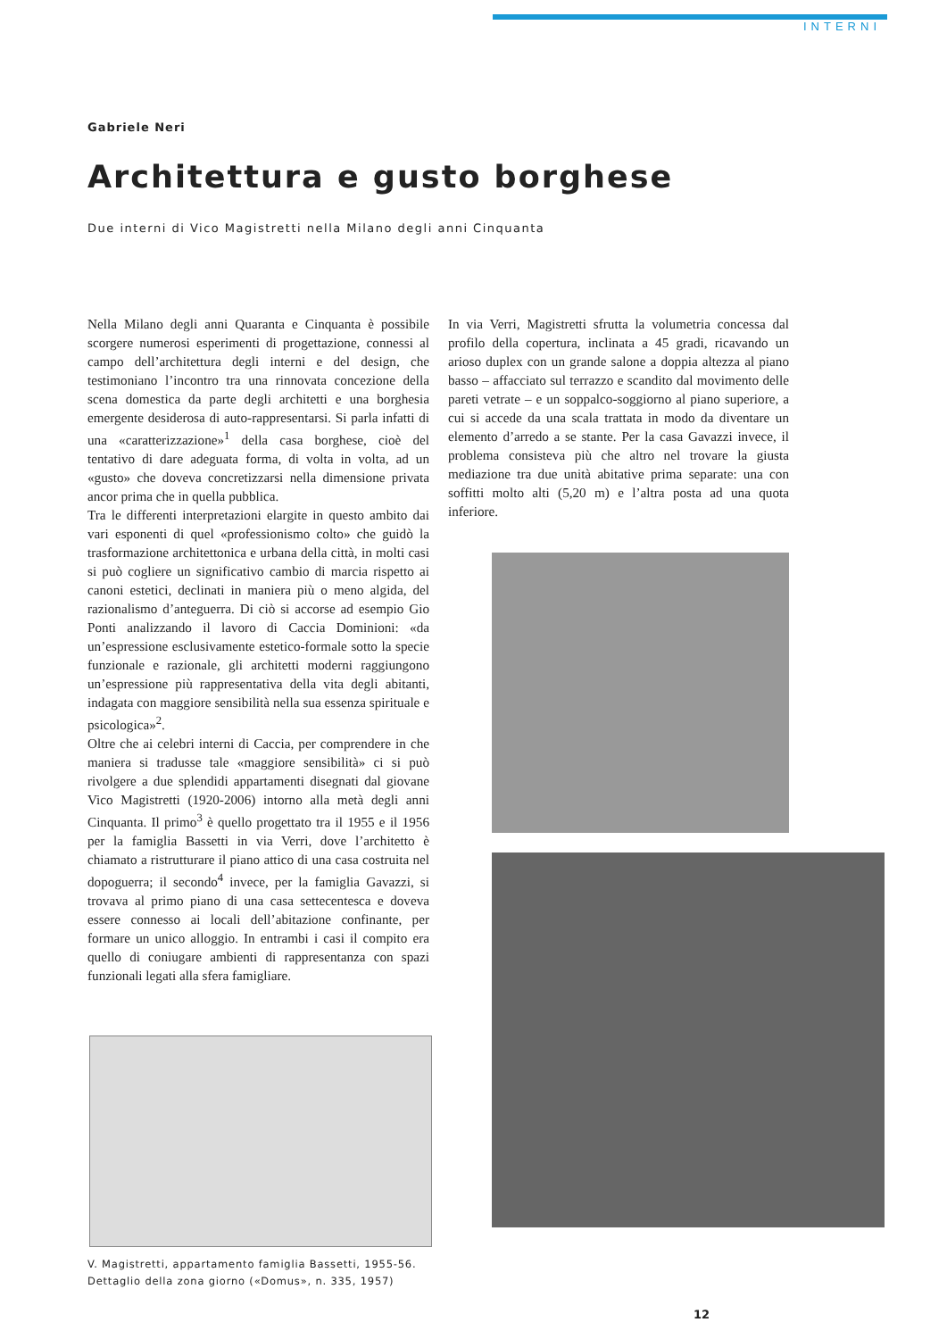INTERNI
Gabriele Neri
Architettura e gusto borghese
Due interni di Vico Magistretti nella Milano degli anni Cinquanta
Nella Milano degli anni Quaranta e Cinquanta è possibile scorgere numerosi esperimenti di progettazione, connessi al campo dell’architettura degli interni e del design, che testimoniano l’incontro tra una rinnovata concezione della scena domestica da parte degli architetti e una borghesia emergente desiderosa di auto-rappresentarsi. Si parla infatti di una «caratterizzazione»<sup>1</sup> della casa borghese, cioè del tentativo di dare adeguata forma, di volta in volta, ad un «gusto» che doveva concretizzarsi nella dimensione privata ancor prima che in quella pubblica.
Tra le differenti interpretazioni elargite in questo ambito dai vari esponenti di quel «professionismo colto» che guidò la trasformazione architettonica e urbana della città, in molti casi si può cogliere un significativo cambio di marcia rispetto ai canoni estetici, declinati in maniera più o meno algida, del razionalismo d’anteguerra. Di ciò si accorse ad esempio Gio Ponti analizzando il lavoro di Caccia Dominioni: «da un’espressione esclusivamente estetico-formale sotto la specie funzionale e razionale, gli architetti moderni raggiungono un’espressione più rappresentativa della vita degli abitanti, indagata con maggiore sensibilità nella sua essenza spirituale e psicologica»<sup>2</sup>.
Oltre che ai celebri interni di Caccia, per comprendere in che maniera si tradusse tale «maggiore sensibilità» ci si può rivolgere a due splendidi appartamenti disegnati dal giovane Vico Magistretti (1920-2006) intorno alla metà degli anni Cinquanta. Il primo<sup>3</sup> è quello progettato tra il 1955 e il 1956 per la famiglia Bassetti in via Verri, dove l’architetto è chiamato a ristrutturare il piano attico di una casa costruita nel dopoguerra; il secondo<sup>4</sup> invece, per la famiglia Gavazzi, si trovava al primo piano di una casa settecentesca e doveva essere connesso ai locali dell’abitazione confinante, per formare un unico alloggio. In entrambi i casi il compito era quello di coniugare ambienti di rappresentanza con spazi funzionali legati alla sfera famigliare.
In via Verri, Magistretti sfrutta la volumetria concessa dal profilo della copertura, inclinata a 45 gradi, ricavando un arioso duplex con un grande salone a doppia altezza al piano basso – affacciato sul terrazzo e scandito dal movimento delle pareti vetrate – e un soppalco-soggiorno al piano superiore, a cui si accede da una scala trattata in modo da diventare un elemento d’arredo a se stante. Per la casa Gavazzi invece, il problema consisteva più che altro nel trovare la giusta mediazione tra due unità abitative prima separate: una con soffitti molto alti (5,20 m) e l’altra posta ad una quota inferiore.
V. Magistretti, appartamento famiglia Bassetti, 1955-56.
Dettaglio della zona giorno («Domus», n. 335, 1957)
12